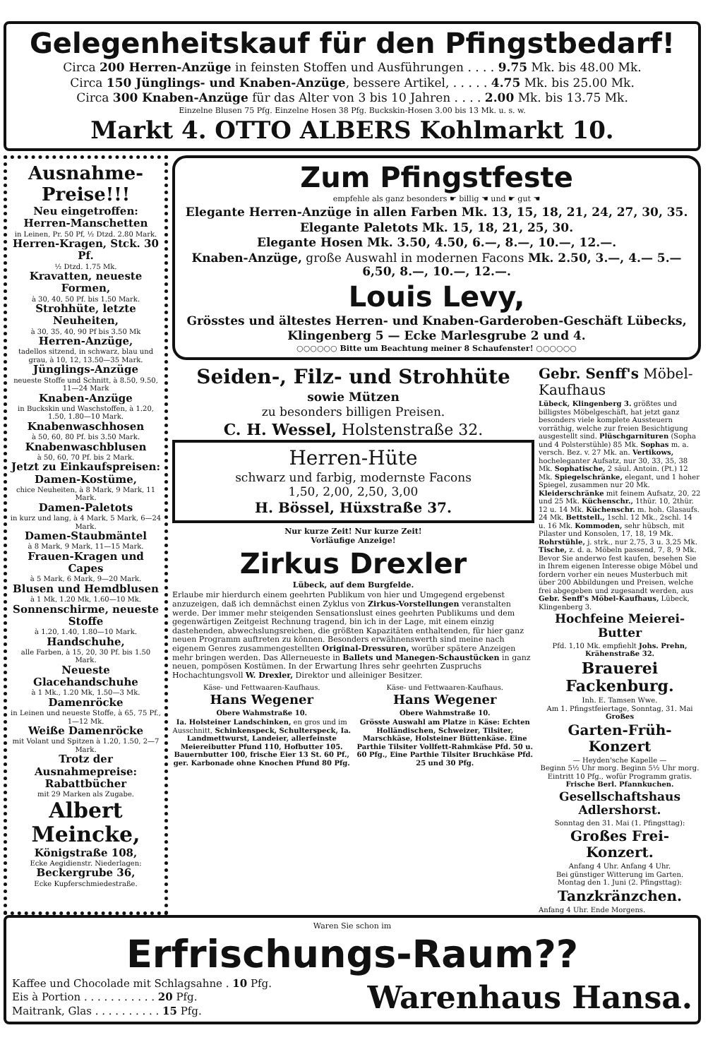Gelegenheitskauf für den Pfingstbedarf!
Circa 200 Herren-Anzüge in feinsten Stoffen und Ausführungen . . . . 9.75 Mk. bis 48.00 Mk.
Circa 150 Jünglings- und Knaben-Anzüge, bessere Artikel, . . . . . 4.75 Mk. bis 25.00 Mk.
Circa 300 Knaben-Anzüge für das Alter von 3 bis 10 Jahren . . . . 2.00 Mk. bis 13.75 Mk.
Einzelne Blusen 75 Pfg. Einzelne Hosen 38 Pfg. Buckskin-Hosen 3.00 bis 13 Mk. u. s. w.
Markt 4. OTTO ALBERS Kohlmarkt 10.
Ausnahme-Preise!!!
Neu eingetroffen:
Herren-Manschetten
in Leinen, Pr. 50 Pf, ½ Dtzd. 2.80 Mark.
Herren-Kragen, Stck. 30 Pf.
½ Dtzd. 1.75 Mk.
Kravatten, neueste Formen,
à 30, 40, 50 Pf. bis 1.50 Mark.
Strohhüte, letzte Neuheiten,
à 30, 35, 40, 90 Pf bis 3.50 Mk
Herren-Anzüge,
tadellos sitzend, in schwarz, blau und grau, à 10, 12, 13.50—35 Mark.
Jünglings-Anzüge
neueste Stoffe und Schnitt, à 8.50, 9.50, 11—24 Mark
Knaben-Anzüge
in Buckskin und Waschstoffen, à 1.20, 1.50, 1.80—10 Mark.
Knabenwaschhosen
à 50, 60, 80 Pf. bis 3.50 Mark.
Knabenwaschblusen
à 50, 60, 70 Pf. bis 2 Mark.
Jetzt zu Einkaufspreisen:
Damen-Kostüme,
chice Neuheiten, à 8 Mark, 9 Mark, 11 Mark.
Damen-Paletots
in kurz und lang, à 4 Mark, 5 Mark, 6—24 Mark.
Damen-Staubmäntel
à 8 Mark, 9 Mark, 11—15 Mark.
Frauen-Kragen und Capes
à 5 Mark, 6 Mark, 9—20 Mark.
Blusen und Hemdblusen
à 1 Mk, 1.20 Mk, 1.60—10 Mk.
Sonnenschirme, neueste Stoffe
à 1.20, 1.40, 1.80—10 Mark.
Handschuhe,
alle Farben, à 15, 20, 30 Pf. bis 1.50 Mark.
Neueste Glacehandschuhe
à 1 Mk., 1.20 Mk, 1.50—3 Mk.
Damenröcke
in Leinen und neueste Stoffe, à 65, 75 Pf., 1—12 Mk.
Weiße Damenröcke
mit Volant und Spitzen à 1.20, 1.50, 2—7 Mark.
Trotz der Ausnahmepreise: Rabattbücher
mit 29 Marken als Zugabe.
Albert Meincke,
Königstraße 108,
Ecke Aegidienstr. Niederlagen:
Beckergrube 36,
Ecke Kupferschmiedestraße.
Zum Pfingstfeste
empfehle als ganz besonders ☛ billig ☚ und ☛ gut ☚
Elegante Herren-Anzüge in allen Farben Mk. 13, 15, 18, 21, 24, 27, 30, 35.
Elegante Paletots Mk. 15, 18, 21, 25, 30.
Elegante Hosen Mk. 3.50, 4.50, 6.—, 8.—, 10.—, 12.—.
Knaben-Anzüge, große Auswahl in modernen Facons Mk. 2.50, 3.—, 4.— 5.— 6,50, 8.—, 10.—, 12.—.
Louis Levy,
Grösstes und ältestes Herren- und Knaben-Garderoben-Geschäft Lübecks,
Klingenberg 5 — Ecke Marlesgrube 2 und 4.
○○○○○○ Bitte um Beachtung meiner 8 Schaufenster! ○○○○○○
Seiden-, Filz- und Strohhüte
sowie Mützen
zu besonders billigen Preisen.
C. H. Wessel, Holstenstraße 32.
Herren-Hüte
schwarz und farbig, modernste Facons
1,50, 2,00, 2,50, 3,00
H. Bössel, Hüxstraße 37.
Nur kurze Zeit! Nur kurze Zeit!
Vorläufige Anzeige!
Zirkus Drexler
Lübeck, auf dem Burgfelde.
Erlaube mir hierdurch einem geehrten Publikum von hier und Umgegend ergebenst anzuzeigen, daß ich demnächst einen Zyklus von Zirkus-Vorstellungen veranstalten werde. Der immer mehr steigenden Sensationslust eines geehrten Publikums und dem gegenwärtigen Zeitgeist Rechnung tragend, bin ich in der Lage, mit einem einzig dastehenden, abwechslungsreichen, die größten Kapazitäten enthaltenden, für hier ganz neuen Programm auftreten zu können. Besonders erwähnenswerth sind meine nach eigenem Genres zusammengestellten Original-Dressuren, worüber spätere Anzeigen mehr bringen werden. Das Allerneueste in Ballets und Manegen-Schaustücken in ganz neuen, pompösen Kostümen. In der Erwartung Ihres sehr geehrten Zuspruchs Hochachtungsvoll W. Drexler, Direktor und alleiniger Besitzer.
Käse- und Fettwaaren-Kaufhaus.
Hans Wegener
Obere Wahmstraße 10.
Ia. Holsteiner Landschinken, en gros und im Ausschnitt, Schinkenspeck, Schulterspeck, Ia. Landmettwurst, Landeier, allerfeinste Meiereibutter Pfund 110, Hofbutter 105. Bauernbutter 100, frische Eier 13 St. 60 Pf., ger. Karbonade ohne Knochen Pfund 80 Pfg.
Käse- und Fettwaaren-Kaufhaus.
Hans Wegener
Obere Wahmstraße 10.
Grösste Auswahl am Platze in Käse: Echten Holländischen, Schweizer, Tilsiter, Marschkäse, Holsteiner Büttenkäse. Eine Parthie Tilsiter Vollfett-Rahmkäse Pfd. 50 u. 60 Pfg., Eine Parthie Tilsiter Bruchkäse Pfd. 25 und 30 Pfg.
Gebr. Senff's Möbel-Kaufhaus
Lübeck, Klingenberg 3. größtes und billigstes Möbelgeschäft, hat jetzt ganz besonders viele komplete Aussteuern vorräthig, welche zur freien Besichtigung ausgestellt sind. Plüschgarnituren (Sopha und 4 Polsterstühle) 85 Mk. Sophas m. a. versch. Bez. v. 27 Mk. an. Vertikows, hocheleganter Aufsatz, nur 30, 33, 35, 38 Mk. Sophatische, 2 säul. Antoin. (Pt.) 12 Mk. Spiegelschränke, elegant, und 1 hoher Spiegel, zusammen nur 20 Mk. Kleiderschränke mit feinem Aufsatz, 20, 22 und 25 Mk. Küchenschr., 1thür. 10, 2thür. 12 u. 14 Mk. Küchenschr. m. hoh. Glasaufs. 24 Mk. Bettstell., 1schl. 12 Mk., 2schl. 14 u. 16 Mk. Kommoden, sehr hübsch, mit Pilaster und Konsolen, 17, 18, 19 Mk. Rohrstühle, j. strk., nur 2,75, 3 u. 3,25 Mk. Tische, z. d. a. Möbeln passend, 7, 8, 9 Mk. Bevor Sie anderwo fest kaufen, besehen Sie in Ihrem eigenen Interesse obige Möbel und fordern vorher ein neues Musterbuch mit über 200 Abbildungen und Preisen, welche frei abgegeben und zugesandt werden, aus Gebr. Senff's Möbel-Kaufhaus, Lübeck, Klingenberg 3.
Hochfeine Meierei-Butter
Pfd. 1,10 Mk. empfiehlt Johs. Prehn, Krähenstraße 32.
Brauerei Fackenburg.
Inh. E. Tamsen Wwe.
Am 1. Pfingstfeiertage, Sonntag, 31. Mai
Großes
Garten-Früh-Konzert
— Heyden'sche Kapelle —
Beginn 5½ Uhr morg. Beginn 5½ Uhr morg.
Eintritt 10 Pfg., wofür Programm gratis.
Frische Berl. Pfannkuchen.
Gesellschaftshaus Adlershorst.
Sonntag den 31. Mai (1. Pfingsttag):
Großes Frei-Konzert.
Anfang 4 Uhr. Anfang 4 Uhr.
Bei günstiger Witterung im Garten.
Montag den 1. Juni (2. Pfingsttag):
Tanzkränzchen.
Anfang 4 Uhr. Ende Morgens.
Waren Sie schon im
Erfrischungs-Raum??
Kaffee und Chocolade mit Schlagsahne . 10 Pfg.
Eis à Portion . . . . . . . . . . . 20 Pfg.
Maitrank, Glas . . . . . . . . . . 15 Pfg.
Warenhaus Hansa.